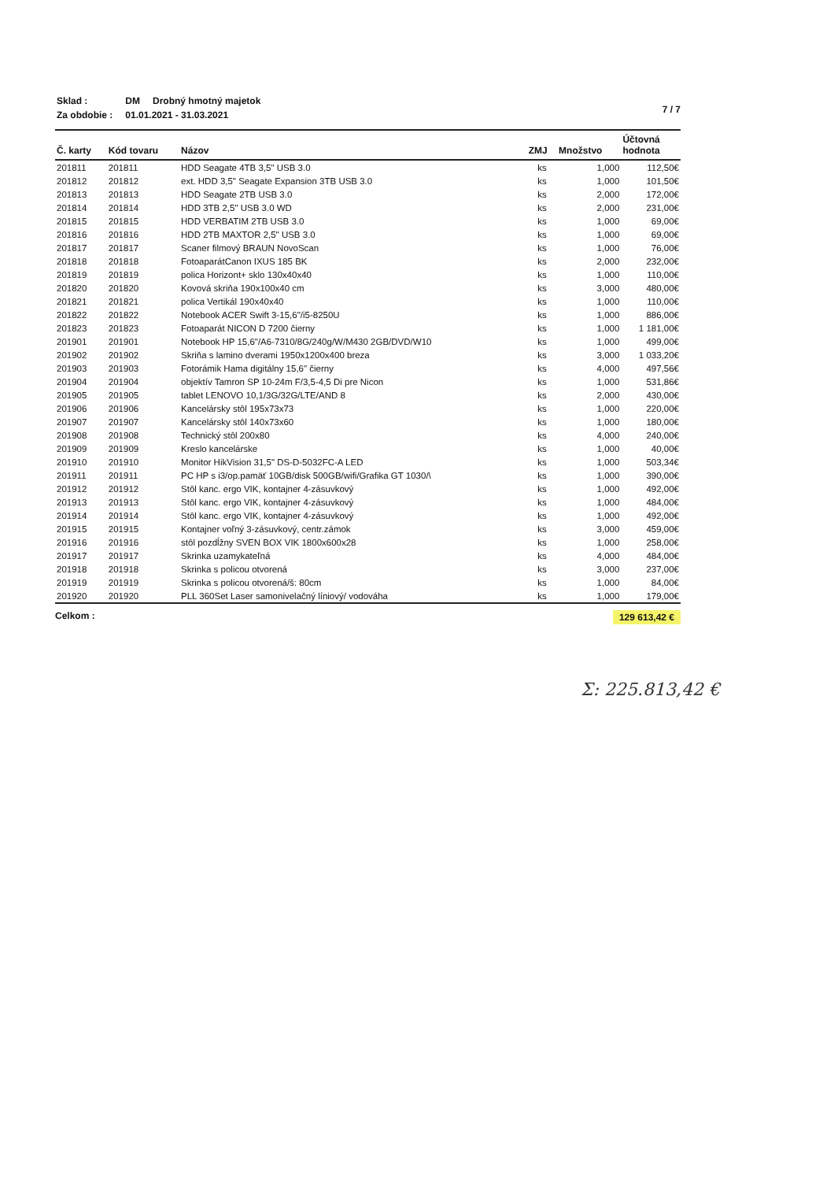| Sklad : | DM | Drobný hmotný majetok |
| Za obdobie : | 01.01.2021 - 31.03.2021 | |
7 / 7
| Č. karty | Kód tovaru | Názov | ZMJ | Množstvo | Účtovná hodnota |
| --- | --- | --- | --- | --- | --- |
| 201811 | 201811 | HDD Seagate 4TB 3,5" USB 3.0 | ks | 1,000 | 112,50€ |
| 201812 | 201812 | ext. HDD 3,5" Seagate Expansion 3TB USB 3.0 | ks | 1,000 | 101,50€ |
| 201813 | 201813 | HDD Seagate 2TB USB 3.0 | ks | 2,000 | 172,00€ |
| 201814 | 201814 | HDD 3TB 2,5" USB 3.0 WD | ks | 2,000 | 231,00€ |
| 201815 | 201815 | HDD VERBATIM 2TB USB 3.0 | ks | 1,000 | 69,00€ |
| 201816 | 201816 | HDD 2TB MAXTOR 2,5" USB 3.0 | ks | 1,000 | 69,00€ |
| 201817 | 201817 | Scaner filmový BRAUN NovoScan | ks | 1,000 | 76,00€ |
| 201818 | 201818 | FotoaparátCanon IXUS 185 BK | ks | 2,000 | 232,00€ |
| 201819 | 201819 | polica Horizont+ sklo 130x40x40 | ks | 1,000 | 110,00€ |
| 201820 | 201820 | Kovová skriňa 190x100x40 cm | ks | 3,000 | 480,00€ |
| 201821 | 201821 | polica Vertikál 190x40x40 | ks | 1,000 | 110,00€ |
| 201822 | 201822 | Notebook ACER Swift 3-15,6"/i5-8250U | ks | 1,000 | 886,00€ |
| 201823 | 201823 | Fotoaparát NICON D 7200 čierny | ks | 1,000 | 1 181,00€ |
| 201901 | 201901 | Notebook HP 15,6"/A6-7310/8G/240g/W/M430 2GB/DVD/W10 | ks | 1,000 | 499,00€ |
| 201902 | 201902 | Skriňa s lamino dverami 1950x1200x400 breza | ks | 3,000 | 1 033,20€ |
| 201903 | 201903 | Fotorámik Hama digitálny 15,6" čierny | ks | 4,000 | 497,56€ |
| 201904 | 201904 | objektív Tamron SP 10-24m F/3,5-4,5 Di pre Nicon | ks | 1,000 | 531,86€ |
| 201905 | 201905 | tablet LENOVO 10,1/3G/32G/LTE/AND 8 | ks | 2,000 | 430,00€ |
| 201906 | 201906 | Kancelársky stôl 195x73x73 | ks | 1,000 | 220,00€ |
| 201907 | 201907 | Kancelársky stôl 140x73x60 | ks | 1,000 | 180,00€ |
| 201908 | 201908 | Technický stôl 200x80 | ks | 4,000 | 240,00€ |
| 201909 | 201909 | Kreslo kancelárske | ks | 1,000 | 40,00€ |
| 201910 | 201910 | Monitor HikVision 31,5" DS-D-5032FC-A LED | ks | 1,000 | 503,34€ |
| 201911 | 201911 | PC HP s i3/op.pamäť 10GB/disk 500GB/wifi/Grafika GT 1030/\ | ks | 1,000 | 390,00€ |
| 201912 | 201912 | Stôl kanc. ergo VIK, kontajner 4-zásuvkový | ks | 1,000 | 492,00€ |
| 201913 | 201913 | Stôl kanc. ergo VIK, kontajner 4-zásuvkový | ks | 1,000 | 484,00€ |
| 201914 | 201914 | Stôl kanc. ergo VIK, kontajner 4-zásuvkový | ks | 1,000 | 492,00€ |
| 201915 | 201915 | Kontajner voľný 3-zásuvkový, centr.zámok | ks | 3,000 | 459,00€ |
| 201916 | 201916 | stôl pozdĺžny SVEN BOX VIK 1800x600x28 | ks | 1,000 | 258,00€ |
| 201917 | 201917 | Skrinka uzamykateľná | ks | 4,000 | 484,00€ |
| 201918 | 201918 | Skrinka s policou otvorená | ks | 3,000 | 237,00€ |
| 201919 | 201919 | Skrinka s policou otvorená/š: 80cm | ks | 1,000 | 84,00€ |
| 201920 | 201920 | PLL 360Set Laser samonivelačný líniový/ vodováha | ks | 1,000 | 179,00€ |
Celkom : 129 613,42 €
Σ: 225.813,42 €